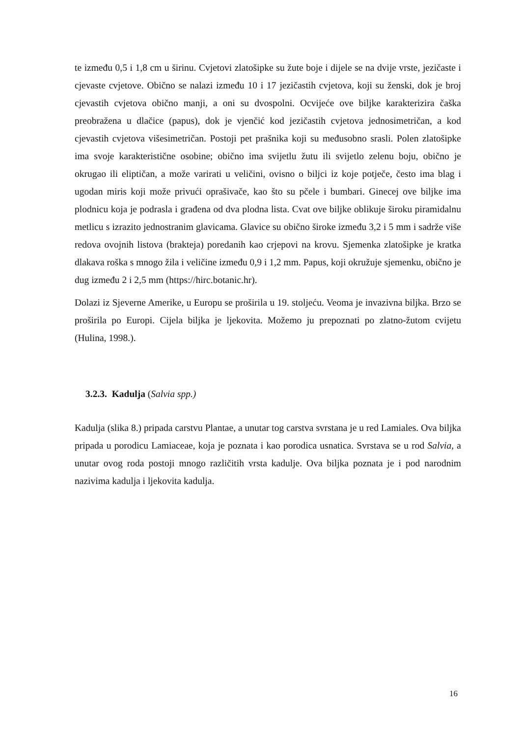te između 0,5 i 1,8 cm u širinu. Cvjetovi zlatošipke su žute boje i dijele se na dvije vrste, jezičaste i cjevaste cvjetove. Obično se nalazi između 10 i 17 jezičastih cvjetova, koji su ženski, dok je broj cjevastih cvjetova obično manji, a oni su dvospolni. Ocvijeće ove biljke karakterizira čaška preobražena u dlačice (papus), dok je vjenčić kod jezičastih cvjetova jednosimetričan, a kod cjevastih cvjetova višesimetričan. Postoji pet prašnika koji su međusobno srasli. Polen zlatošipke ima svoje karakteristične osobine; obično ima svijetlu žutu ili svijetlo zelenu boju, obično je okrugao ili eliptičan, a može varirati u veličini, ovisno o biljci iz koje potječe, često ima blag i ugodan miris koji može privući oprašivače, kao što su pčele i bumbari. Ginecej ove biljke ima plodnicu koja je podrasla i građena od dva plodna lista. Cvat ove biljke oblikuje široku piramidalnu metlicu s izrazito jednostranim glavicama. Glavice su obično široke između 3,2 i 5 mm i sadrže više redova ovojnih listova (brakteja) poredanih kao crjepovi na krovu. Sjemenka zlatošipke je kratka dlakava roška s mnogo žila i veličine između 0,9 i 1,2 mm. Papus, koji okružuje sjemenku, obično je dug između 2 i 2,5 mm (https://hirc.botanic.hr).
Dolazi iz Sjeverne Amerike, u Europu se proširila u 19. stoljeću. Veoma je invazivna biljka. Brzo se proširila po Europi. Cijela biljka je ljekovita. Možemo ju prepoznati po zlatno-žutom cvijetu (Hulina, 1998.).
3.2.3. Kadulja (Salvia spp.)
Kadulja (slika 8.) pripada carstvu Plantae, a unutar tog carstva svrstana je u red Lamiales. Ova biljka pripada u porodicu Lamiaceae, koja je poznata i kao porodica usnatica. Svrstava se u rod Salvia, a unutar ovog roda postoji mnogo različitih vrsta kadulje. Ova biljka poznata je i pod narodnim nazivima kadulja i ljekovita kadulja.
16